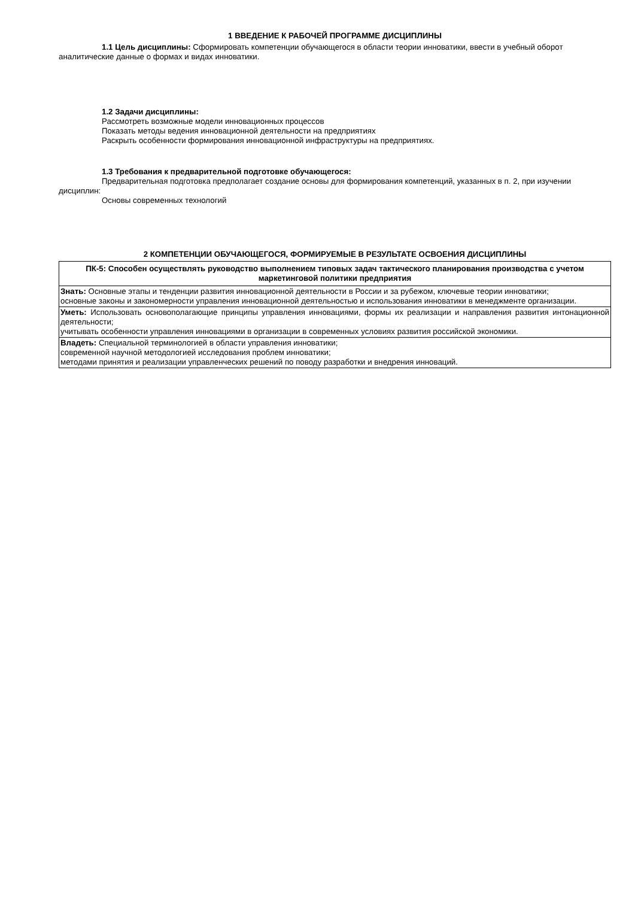1 ВВЕДЕНИЕ К РАБОЧЕЙ ПРОГРАММЕ ДИСЦИПЛИНЫ
1.1 Цель дисциплины: Сформировать компетенции обучающегося в области теории инноватики, ввести в учебный оборот аналитические данные о формах и видах инноватики.
1.2 Задачи дисциплины:
Рассмотреть возможные модели инновационных процессов
Показать методы ведения инновационной деятельности на предприятиях
Раскрыть особенности формирования инновационной инфраструктуры на предприятиях.
1.3 Требования к предварительной подготовке обучающегося:
Предварительная подготовка предполагает создание основы для формирования компетенций, указанных в п. 2, при изучении дисциплин:
Основы современных технологий
2 КОМПЕТЕНЦИИ ОБУЧАЮЩЕГОСЯ, ФОРМИРУЕМЫЕ В РЕЗУЛЬТАТЕ ОСВОЕНИЯ ДИСЦИПЛИНЫ
| ПК-5: Способен осуществлять руководство выполнением типовых задач тактического планирования производства с учетом маркетинговой политики предприятия |
| --- |
| Знать: Основные этапы и тенденции развития инновационной деятельности в России и за рубежом, ключевые теории инноватики; основные законы и закономерности управления инновационной деятельностью и использования инноватики в менеджменте организации. |
| Уметь: Использовать основополагающие принципы управления инновациями, формы их реализации и направления развития интонационной деятельности; учитывать особенности управления инновациями в организации в современных условиях развития российской экономики. |
| Владеть: Специальной терминологией в области управления инноватики; современной научной методологией исследования проблем инноватики; методами принятия и реализации управленческих решений по поводу разработки и внедрения инноваций. |